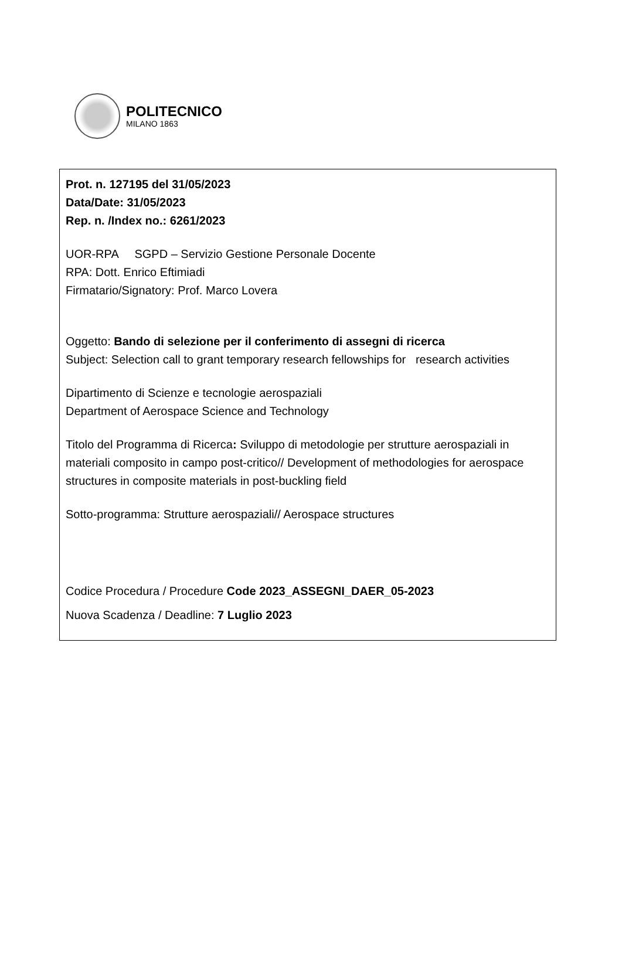POLITECNICO
MILANO 1863
Prot. n. 127195 del 31/05/2023
Data/Date: 31/05/2023
Rep. n. /Index no.: 6261/2023
UOR-RPA SGPD – Servizio Gestione Personale Docente
RPA: Dott. Enrico Eftimiadi
Firmatario/Signatory: Prof. Marco Lovera
Oggetto: Bando di selezione per il conferimento di assegni di ricerca
Subject: Selection call to grant temporary research fellowships for research activities
Dipartimento di Scienze e tecnologie aerospaziali
Department of Aerospace Science and Technology
Titolo del Programma di Ricerca: Sviluppo di metodologie per strutture aerospaziali in materiali composito in campo post-critico// Development of methodologies for aerospace structures in composite materials in post-buckling field
Sotto-programma: Strutture aerospaziali// Aerospace structures
Codice Procedura / Procedure Code 2023_ASSEGNI_DAER_05-2023
Nuova Scadenza / Deadline: 7 Luglio 2023